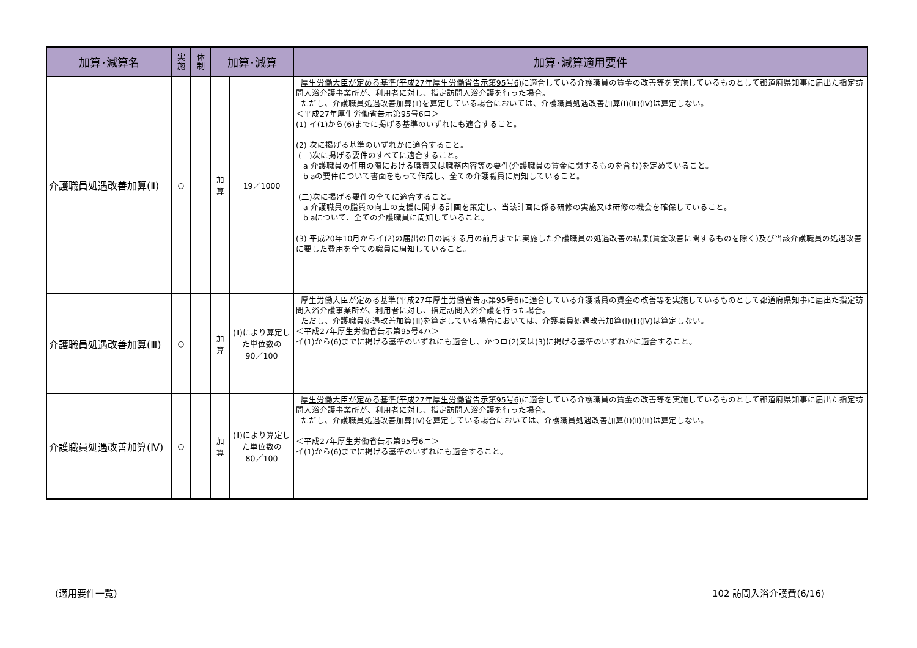| 加算･減算名 | 実 施 | 体 制 | 加算･減算 | | 加算･減算適用要件 |
| --- | --- | --- | --- | --- | --- |
| 介護職員処遇改善加算(Ⅱ) | ○ | | 加 算 | 19／1000 | 厚生労働大臣が定める基準(平成27年厚生労働省告示第95号6) に適合している介護職員の賃金の改善等を実施しているものとして都道府県知事に届出た指定訪問入浴介護事業所が、利用者に対し、指定訪問入浴介護を行った場合。 ただし、介護職員処遇改善加算(Ⅱ)を算定している場合においては、介護職員処遇改善加算(Ⅰ)(Ⅲ)(Ⅳ)は算定しない。 ＜平成27年厚生労働省告示第95号6ロ＞ (1) イ(1)から(6)までに掲げる基準のいずれにも適合すること。 (2) 次に掲げる基準のいずれかに適合すること。 (一)次に掲げる要件のすべてに適合すること。 a 介護職員の任用の際における職責又は職務内容等の要件(介護職員の賃金に関するものを含む)を定めていること。 b aの要件について書面をもって作成し、全ての介護職員に周知していること。 (二)次に掲げる要件の全てに適合すること。 a 介護職員の脂質の向上の支援に関する計画を策定し、当該計画に係る研修の実施又は研修の機会を確保していること。 b aについて、全ての介護職員に周知していること。 (3) 平成20年10月からイ(2)の届出の日の属する月の前月までに実施した介護職員の処遇改善の結果(賃金改善に関するものを除く)及び当該介護職員の処遇改善に要した費用を全ての職員に周知していること。 |
| 介護職員処遇改善加算(Ⅲ) | ○ | | 加 算 | (Ⅱ)により算定した単位数の 90／100 | 厚生労働大臣が定める基準(平成27年厚生労働省告示第95号6) に適合している介護職員の賃金の改善等を実施しているものとして都道府県知事に届出た指定訪問入浴介護事業所が、利用者に対し、指定訪問入浴介護を行った場合。 ただし、介護職員処遇改善加算(Ⅲ)を算定している場合においては、介護職員処遇改善加算(Ⅰ)(Ⅱ)(Ⅳ)は算定しない。 ＜平成27年厚生労働省告示第95号4ハ＞ イ(1)から(6)までに掲げる基準のいずれにも適合し、かつロ(2)又は(3)に掲げる基準のいずれかに適合すること。 |
| 介護職員処遇改善加算(Ⅳ) | ○ | | 加 算 | (Ⅱ)により算定した単位数の 80／100 | 厚生労働大臣が定める基準(平成27年厚生労働省告示第95号6) に適合している介護職員の賃金の改善等を実施しているものとして都道府県知事に届出た指定訪問入浴介護事業所が、利用者に対し、指定訪問入浴介護を行った場合。 ただし、介護職員処遇改善加算(Ⅳ)を算定している場合においては、介護職員処遇改善加算(Ⅰ)(Ⅱ)(Ⅲ)は算定しない。 ＜平成27年厚生労働省告示第95号6ニ＞ イ(1)から(6)までに掲げる基準のいずれにも適合すること。 |
(適用要件一覧) 102 訪問入浴介護費(6/16)